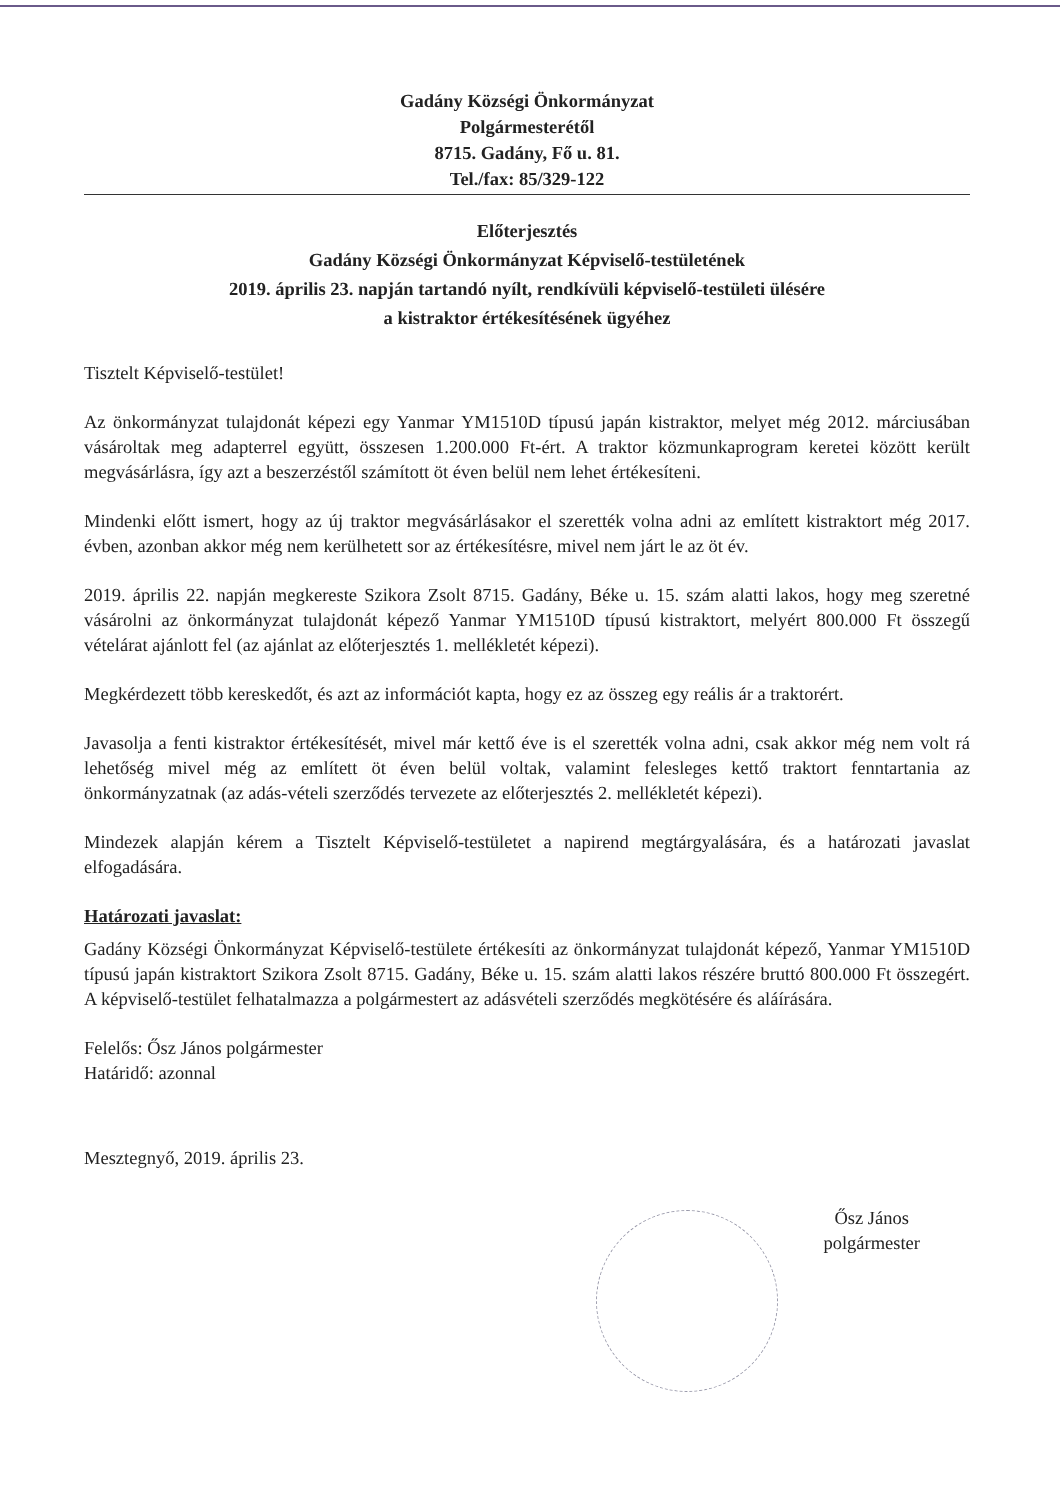Gadány Községi Önkormányzat
Polgármesterétől
8715. Gadány, Fő u. 81.
Tel./fax: 85/329-122
Előterjesztés
Gadány Községi Önkormányzat Képviselő-testületének
2019. április 23. napján tartandó nyílt, rendkívüli képviselő-testületi ülésére
a kistraktor értékesítésének ügyéhez
Tisztelt Képviselő-testület!
Az önkormányzat tulajdonát képezi egy Yanmar YM1510D típusú japán kistraktor, melyet még 2012. márciusában vásároltak meg adapterrel együtt, összesen 1.200.000 Ft-ért. A traktor közmunkaprogram keretei között került megvásárlásra, így azt a beszerzéstől számított öt éven belül nem lehet értékesíteni.
Mindenki előtt ismert, hogy az új traktor megvásárlásakor el szerették volna adni az említett kistraktort még 2017. évben, azonban akkor még nem kerülhetett sor az értékesítésre, mivel nem járt le az öt év.
2019. április 22. napján megkereste Szikora Zsolt 8715. Gadány, Béke u. 15. szám alatti lakos, hogy meg szeretné vásárolni az önkormányzat tulajdonát képező Yanmar YM1510D típusú kistraktort, melyért 800.000 Ft összegű vételárat ajánlott fel (az ajánlat az előterjesztés 1. mellékletét képezi).
Megkérdezett több kereskedőt, és azt az információt kapta, hogy ez az összeg egy reális ár a traktorért.
Javasolja a fenti kistraktor értékesítését, mivel már kettő éve is el szerették volna adni, csak akkor még nem volt rá lehetőség mivel még az említett öt éven belül voltak, valamint felesleges kettő traktort fenntartania az önkormányzatnak (az adás-vételi szerződés tervezete az előterjesztés 2. mellékletét képezi).
Mindezek alapján kérem a Tisztelt Képviselő-testületet a napirend megtárgyalására, és a határozati javaslat elfogadására.
Határozati javaslat:
Gadány Községi Önkormányzat Képviselő-testülete értékesíti az önkormányzat tulajdonát képező, Yanmar YM1510D típusú japán kistraktort Szikora Zsolt 8715. Gadány, Béke u. 15. szám alatti lakos részére bruttó 800.000 Ft összegért. A képviselő-testület felhatalmazza a polgármestert az adásvételi szerződés megkötésére és aláírására.
Felelős: Ősz János polgármester
Határidő: azonnal
Mesztegnyő, 2019. április 23.
Ősz János
polgármester